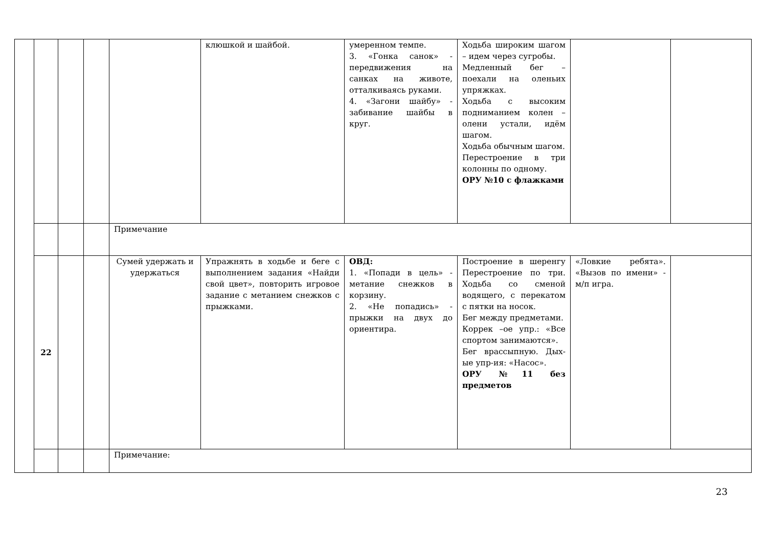| | | | | | клюшкой и шайбой. | умеренном темпе. 3. «Гонка санок» - передвижения на санках на животе, отталкиваясь руками. 4. «Загони шайбу» - забивание шайбы в круг. | Ходьба широким шагом – идем через сугробы. Медленный бег – поехали на оленьих упряжках. Ходьба с высоким подниманием колен – олени устали, идём шагом. Ходьба обычным шагом. Перестроение в три колонны по одному. ОРУ №10 с флажками | | |
| | | | | Примечание | | | | | |
| | 22 | | | Сумей удержать и удержаться | Упражнять в ходьбе и беге с выполнением задания «Найди свой цвет», повторить игровое задание с метанием снежков с прыжками. | ОВД: 1. «Попади в цель» - метание снежков в корзину. 2. «Не попадись» - прыжки на двух до ориентира. | Построение в шеренгу Перестроение по три. Ходьба со сменой водящего, с перекатом с пятки на носок. Бег между предметами. Коррек –ое упр.: «Все спортом занимаются». Бег врассыпную. Дых-ые упр-ия: «Насос». ОРУ №11 без предметов | «Ловкие ребята». «Вызов по имени» - м/п игра. | |
| | | | | Примечание: | | | | | |
23